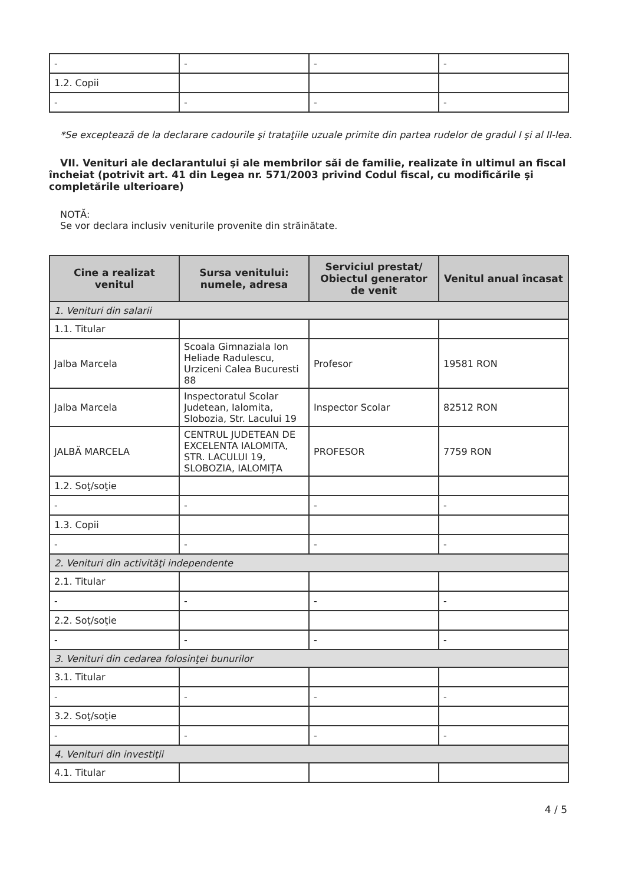| - | - | - | - |
| 1.2. Copii | | | |
| - | - | - | - |
*Se exceptează de la declarare cadourile şi trataţiile uzuale primite din partea rudelor de gradul I şi al II-lea.
VII. Venituri ale declarantului şi ale membrilor săi de familie, realizate în ultimul an fiscal încheiat (potrivit art. 41 din Legea nr. 571/2003 privind Codul fiscal, cu modificările şi completările ulterioare)
NOTĂ:
Se vor declara inclusiv veniturile provenite din străinătate.
| Cine a realizat venitul | Sursa venitului: numele, adresa | Serviciul prestat/ Obiectul generator de venit | Venitul anual încasat |
| --- | --- | --- | --- |
| 1. Venituri din salarii | | | |
| 1.1. Titular | | | |
| Jalba Marcela | Scoala Gimnaziala Ion Heliade Radulescu, Urziceni Calea Bucuresti 88 | Profesor | 19581 RON |
| Jalba Marcela | Inspectoratul Scolar Judetean, Ialomita, Slobozia, Str. Lacului 19 | Inspector Scolar | 82512 RON |
| JALBĂ MARCELA | CENTRUL JUDETEAN DE EXCELENTA IALOMITA, STR. LACULUI 19, SLOBOZIA, IALOMIȚA | PROFESOR | 7759 RON |
| 1.2. Soţ/soţie | | | |
| - | - | - | - |
| 1.3. Copii | | | |
| - | - | - | - |
| 2. Venituri din activităţi independente | | | |
| 2.1. Titular | | | |
| - | - | - | - |
| 2.2. Soţ/soţie | | | |
| - | - | - | - |
| 3. Venituri din cedarea folosinţei bunurilor | | | |
| 3.1. Titular | | | |
| - | - | - | - |
| 3.2. Soţ/soţie | | | |
| - | - | - | - |
| 4. Venituri din investiţii | | | |
| 4.1. Titular | | | |
4 / 5